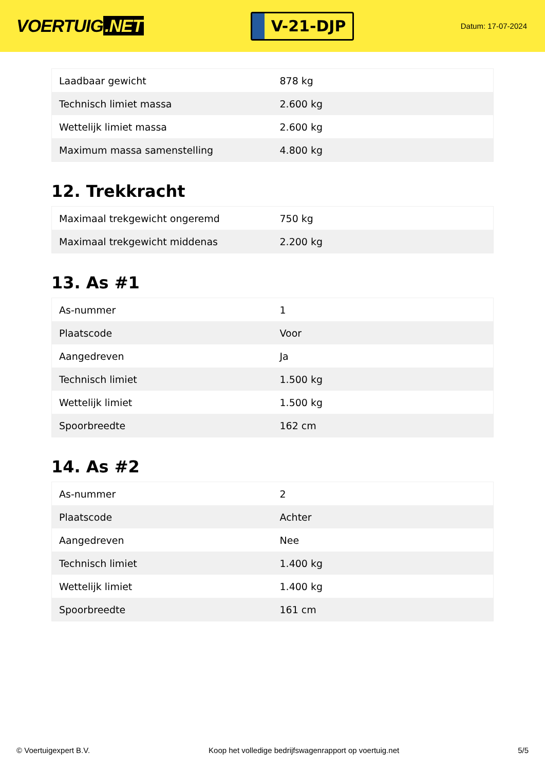VOERTUIG.NET
V-21-DJP
Datum: 17-07-2024
| Laadbaar gewicht | 878 kg |
| Technisch limiet massa | 2.600 kg |
| Wettelijk limiet massa | 2.600 kg |
| Maximum massa samenstelling | 4.800 kg |
12. Trekkracht
| Maximaal trekgewicht ongeremd | 750 kg |
| Maximaal trekgewicht middenas | 2.200 kg |
13. As #1
| As-nummer | 1 |
| Plaatscode | Voor |
| Aangedreven | Ja |
| Technisch limiet | 1.500 kg |
| Wettelijk limiet | 1.500 kg |
| Spoorbreedte | 162 cm |
14. As #2
| As-nummer | 2 |
| Plaatscode | Achter |
| Aangedreven | Nee |
| Technisch limiet | 1.400 kg |
| Wettelijk limiet | 1.400 kg |
| Spoorbreedte | 161 cm |
© Voertuigexpert B.V. Koop het volledige bedrijfswagenrapport op voertuig.net 5/5